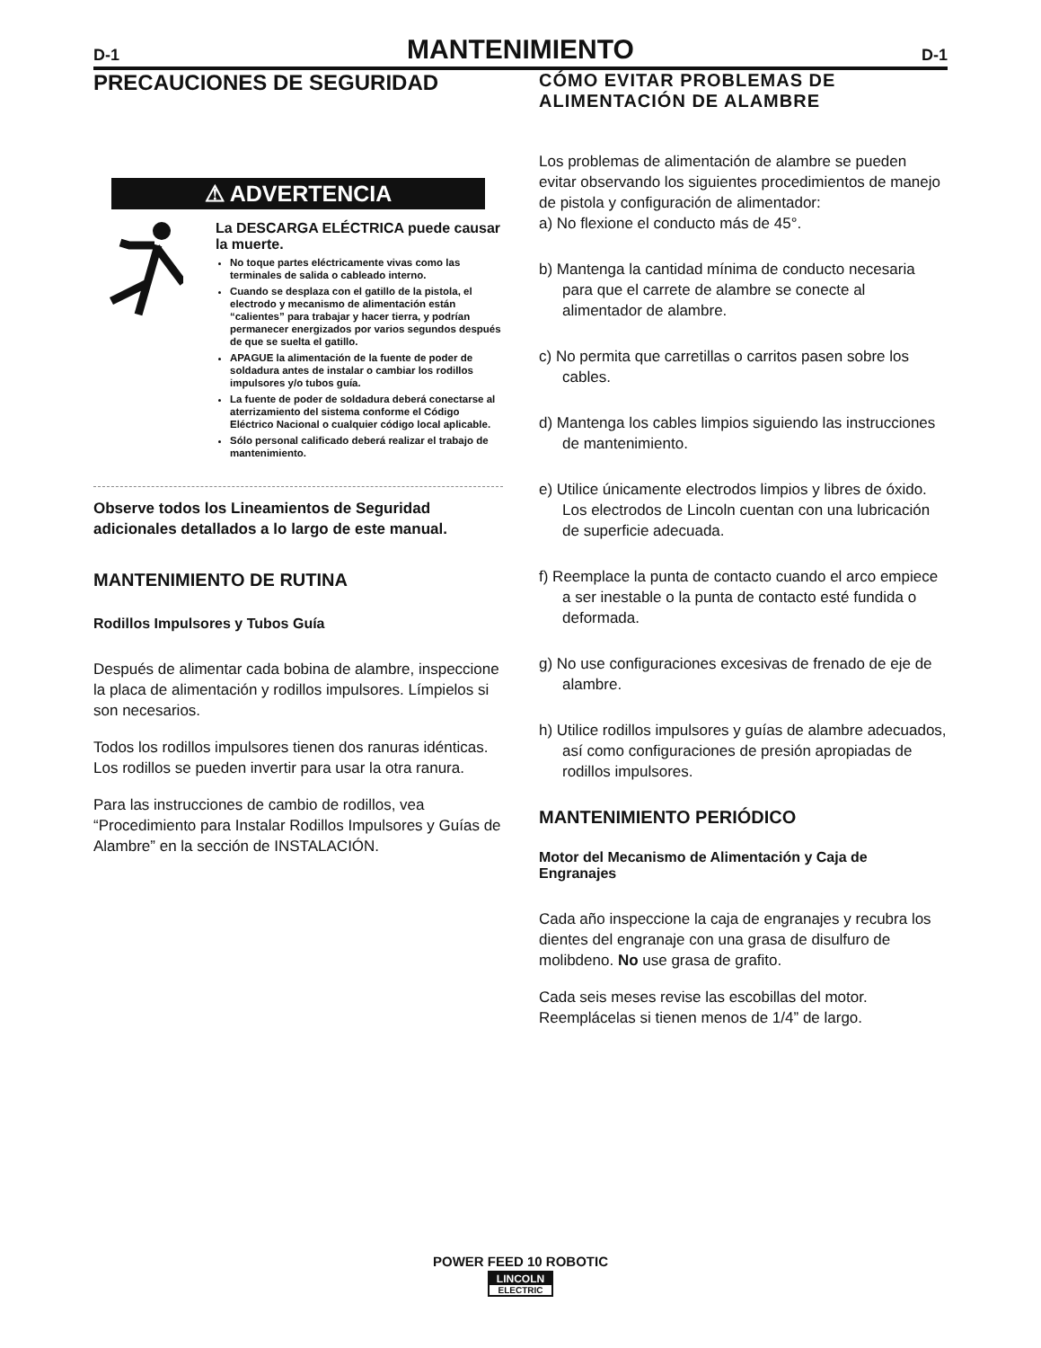D-1 MANTENIMIENTO D-1
PRECAUCIONES DE SEGURIDAD
⚠ ADVERTENCIA
La DESCARGA ELÉCTRICA puede causar la muerte.
No toque partes eléctricamente vivas como las terminales de salida o cableado interno.
Cuando se desplaza con el gatillo de la pistola, el electrodo y mecanismo de alimentación están “calientes” para trabajar y hacer tierra, y podrían permanecer energizados por varios segundos después de que se suelta el gatillo.
APAGUE la alimentación de la fuente de poder de soldadura antes de instalar o cambiar los rodillos impulsores y/o tubos guía.
La fuente de poder de soldadura deberá conectarse al aterrizamiento del sistema conforme el Código Eléctrico Nacional o cualquier código local aplicable.
Sólo personal calificado deberá realizar el trabajo de mantenimiento.
Observe todos los Lineamientos de Seguridad adicionales detallados a lo largo de este manual.
MANTENIMIENTO DE RUTINA
Rodillos Impulsores y Tubos Guía
Después de alimentar cada bobina de alambre, inspeccione la placa de alimentación y rodillos impulsores. Límpielos si son necesarios.
Todos los rodillos impulsores tienen dos ranuras idénticas. Los rodillos se pueden invertir para usar la otra ranura.
Para las instrucciones de cambio de rodillos, vea “Procedimiento para Instalar Rodillos Impulsores y Guías de Alambre” en la sección de INSTALACIÓN.
CÓMO EVITAR PROBLEMAS DE ALIMENTACIÓN DE ALAMBRE
Los problemas de alimentación de alambre se pueden evitar observando los siguientes procedimientos de manejo de pistola y configuración de alimentador:
a) No flexione el conducto más de 45°.
b) Mantenga la cantidad mínima de conducto necesaria para que el carrete de alambre se conecte al alimentador de alambre.
c) No permita que carretillas o carritos pasen sobre los cables.
d) Mantenga los cables limpios siguiendo las instrucciones de mantenimiento.
e) Utilice únicamente electrodos limpios y libres de óxido. Los electrodos de Lincoln cuentan con una lubricación de superficie adecuada.
f) Reemplace la punta de contacto cuando el arco empiece a ser inestable o la punta de contacto esté fundida o deformada.
g) No use configuraciones excesivas de frenado de eje de alambre.
h) Utilice rodillos impulsores y guías de alambre adecuados, así como configuraciones de presión apropiadas de rodillos impulsores.
MANTENIMIENTO PERIÓDICO
Motor del Mecanismo de Alimentación y Caja de Engranajes
Cada año inspeccione la caja de engranajes y recubra los dientes del engranaje con una grasa de disulfuro de molibdeno. No use grasa de grafito.
Cada seis meses revise las escobillas del motor. Reemplácelas si tienen menos de 1/4” de largo.
POWER FEED 10 ROBOTIC
LINCOLN ELECTRIC